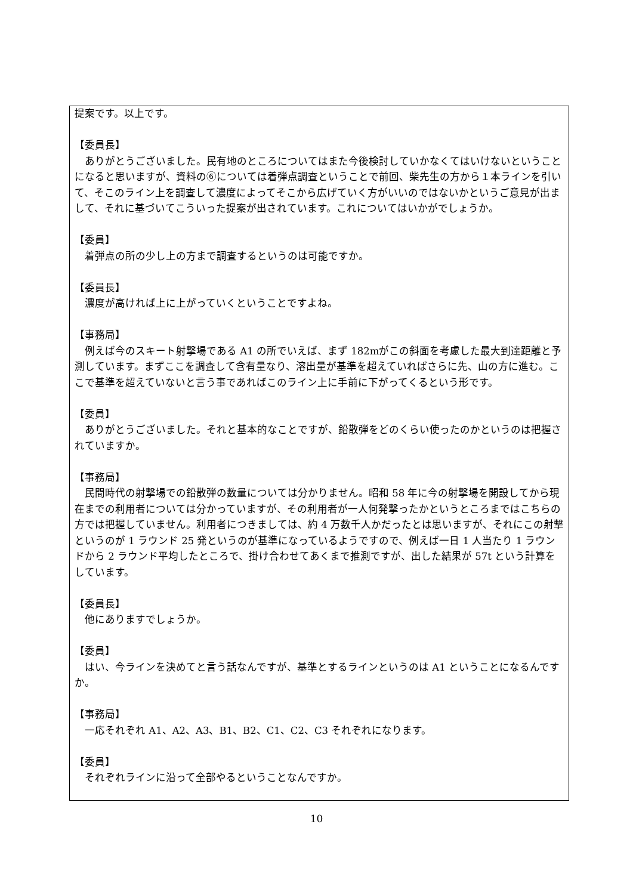提案です。以上です。
【委員長】
　ありがとうございました。民有地のところについてはまた今後検討していかなくてはいけないということになると思いますが、資料の⑥については着弾点調査ということで前回、柴先生の方から１本ラインを引いて、そこのライン上を調査して濃度によってそこから広げていく方がいいのではないかというご意見が出まして、それに基づいてこういった提案が出されています。これについてはいかがでしょうか。
【委員】
　着弾点の所の少し上の方まで調査するというのは可能ですか。
【委員長】
　濃度が高ければ上に上がっていくということですよね。
【事務局】
　例えば今のスキート射撃場である A1 の所でいえば、まず 182mがこの斜面を考慮した最大到達距離と予測しています。まずここを調査して含有量なり、溶出量が基準を超えていればさらに先、山の方に進む。ここで基準を超えていないと言う事であればこのライン上に手前に下がってくるという形です。
【委員】
　ありがとうございました。それと基本的なことですが、鉛散弾をどのくらい使ったのかというのは把握されていますか。
【事務局】
　民間時代の射撃場での鉛散弾の数量については分かりません。昭和 58 年に今の射撃場を開設してから現在までの利用者については分かっていますが、その利用者が一人何発撃ったかというところまではこちらの方では把握していません。利用者につきましては、約 4 万数千人かだったとは思いますが、それにこの射撃というのが 1 ラウンド 25 発というのが基準になっているようですので、例えば一日 1 人当たり 1 ラウンドから 2 ラウンド平均したところで、掛け合わせてあくまで推測ですが、出した結果が 57t という計算をしています。
【委員長】
　他にありますでしょうか。
【委員】
　はい、今ラインを決めてと言う話なんですが、基準とするラインというのは A1 ということになるんですか。
【事務局】
　一応それぞれ A1、A2、A3、B1、B2、C1、C2、C3 それぞれになります。
【委員】
　それぞれラインに沿って全部やるということなんですか。
10